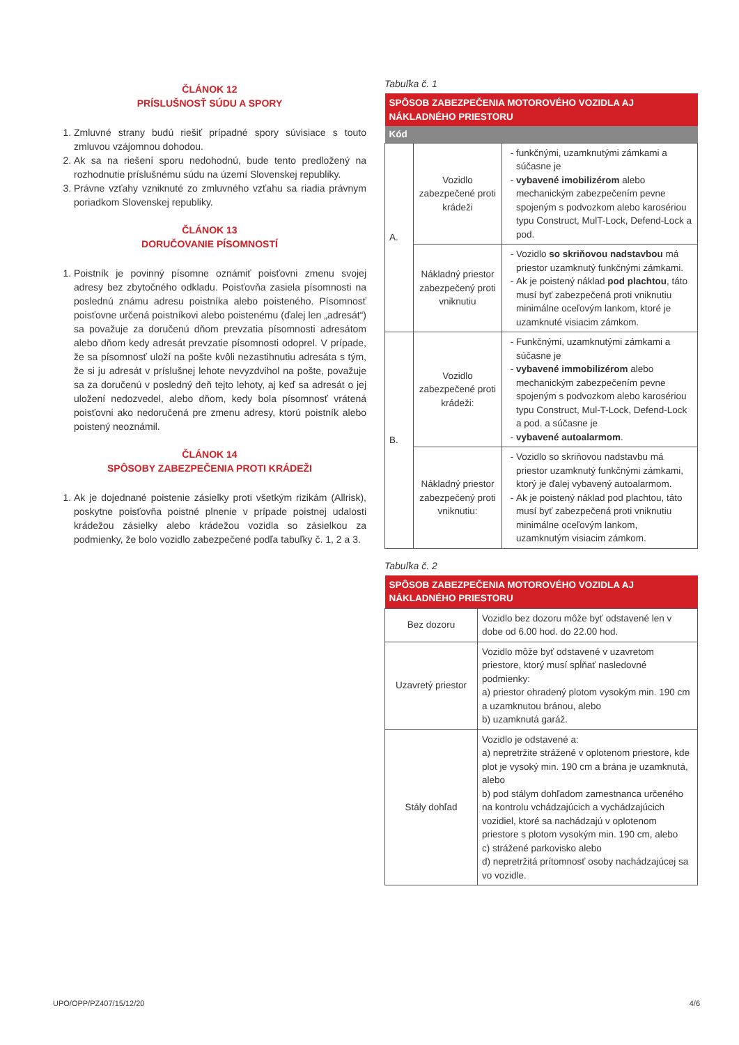ČLÁNOK 12
PRÍSLUŠNOSŤ SÚDU A SPORY
1. Zmluvné strany budú riešiť prípadné spory súvisiace s touto zmluvou vzájomnou dohodou.
2. Ak sa na riešení sporu nedohodnú, bude tento predložený na rozhodnutie príslušnému súdu na území Slovenskej republiky.
3. Právne vzťahy vzniknuté zo zmluvného vzťahu sa riadia právnym poriadkom Slovenskej republiky.
ČLÁNOK 13
DORUČOVANIE PÍSOMNOSTÍ
1. Poistník je povinný písomne oznámiť poisťovni zmenu svojej adresy bez zbytočného odkladu. Poisťovňa zasiela písomnosti na poslednú známu adresu poistníka alebo poisteného. Písomnosť poisťovne určená poistníkovi alebo poistenému (ďalej len „adresát“) sa považuje za doručenú dňom prevzatia písomnosti adresátom alebo dňom kedy adresát prevzatie písomnosti odoprel. V prípade, že sa písomnosť uloží na pošte kvôli nezastihnutiu adresáta s tým, že si ju adresát v príslušnej lehote nevyzdvihol na pošte, považuje sa za doručenú v posledný deň tejto lehoty, aj keď sa adresát o jej uložení nedozvedel, alebo dňom, kedy bola písomnosť vrátená poisťovni ako nedoručená pre zmenu adresy, ktorú poistník alebo poistený neoznámil.
ČLÁNOK 14
SPÔSOBY ZABEZPEČENIA PROTI KRÁDEŽI
1. Ak je dojednané poistenie zásielky proti všetkým rizikám (Allrisk), poskytne poisťovňa poistné plnenie v prípade poistnej udalosti krádežou zásielky alebo krádežou vozidla so zásielkou za podmienky, že bolo vozidlo zabezpečené podľa tabuľky č. 1, 2 a 3.
Tabuľka č. 1
| SPÔSOB ZABEZPEČENIA MOTOROVÉHO VOZIDLA AJ NÁKLADNÉHO PRIESTORU | | |
| --- | --- | --- |
| Kód | | |
| A. | Vozidlo zabezpečené proti krádeži | funkčnými, uzamknutými zámkami a súčasne je vybavené imobilizérom alebo mechanickým zabezpečením pevne spojeným s podvozkom alebo karosériou typu Construct, MulT-Lock, Defend-Lock a pod. |
| | Nákladný priestor zabezpečený proti vniknutiu | Vozidlo so skriňovou nadstavbou má priestor uzamknutý funkčnými zámkami. Ak je poistený náklad pod plachtou , táto musí byť zabezpečená proti vniknutiu minimálne oceľovým lankom, ktoré je uzamknuté visiacim zámkom. |
| B. | Vozidlo zabezpečené proti krádeži: | Funkčnými, uzamknutými zámkami a súčasne je vybavené immobilizérom alebo mechanickým zabezpečením pevne spojeným s podvozkom alebo karosériou typu Construct, Mul-T-Lock, Defend-Lock a pod. a súčasne je vybavené autoalarmom . |
| | Nákladný priestor zabezpečený proti vniknutiu: | Vozidlo so skriňovou nadstavbu má priestor uzamknutý funkčnými zámkami, ktorý je ďalej vybavený autoalarmom. Ak je poistený náklad pod plachtou, táto musí byť zabezpečená proti vniknutiu minimálne oceľovým lankom, uzamknutým visiacim zámkom. |
Tabuľka č. 2
| SPÔSOB ZABEZPEČENIA MOTOROVÉHO VOZIDLA AJ NÁKLADNÉHO PRIESTORU | |
| --- | --- |
| Bez dozoru | Vozidlo bez dozoru môže byť odstavené len v dobe od 6.00 hod. do 22.00 hod. |
| Uzavretý priestor | Vozidlo môže byť odstavené v uzavretom priestore, ktorý musí spĺňať nasledovné podmienky: a) priestor ohradený plotom vysokým min. 190 cm a uzamknutou bránou, alebo b) uzamknutá garáž. |
| Stály dohľad | Vozidlo je odstavené a: a) nepretržite strážené v oplotenom priestore, kde plot je vysoký min. 190 cm a brána je uzamknutá, alebo b) pod stálym dohľadom zamestnanca určeného na kontrolu vchádzajúcich a vychádzajúcich vozidiel, ktoré sa nachádzajú v oplotenom priestore s plotom vysokým min. 190 cm, alebo c) strážené parkovisko alebo d) nepretržitá prítomnosť osoby nachádzajúcej sa vo vozidle. |
UPO/OPP/PZ407/15/12/20 4/6